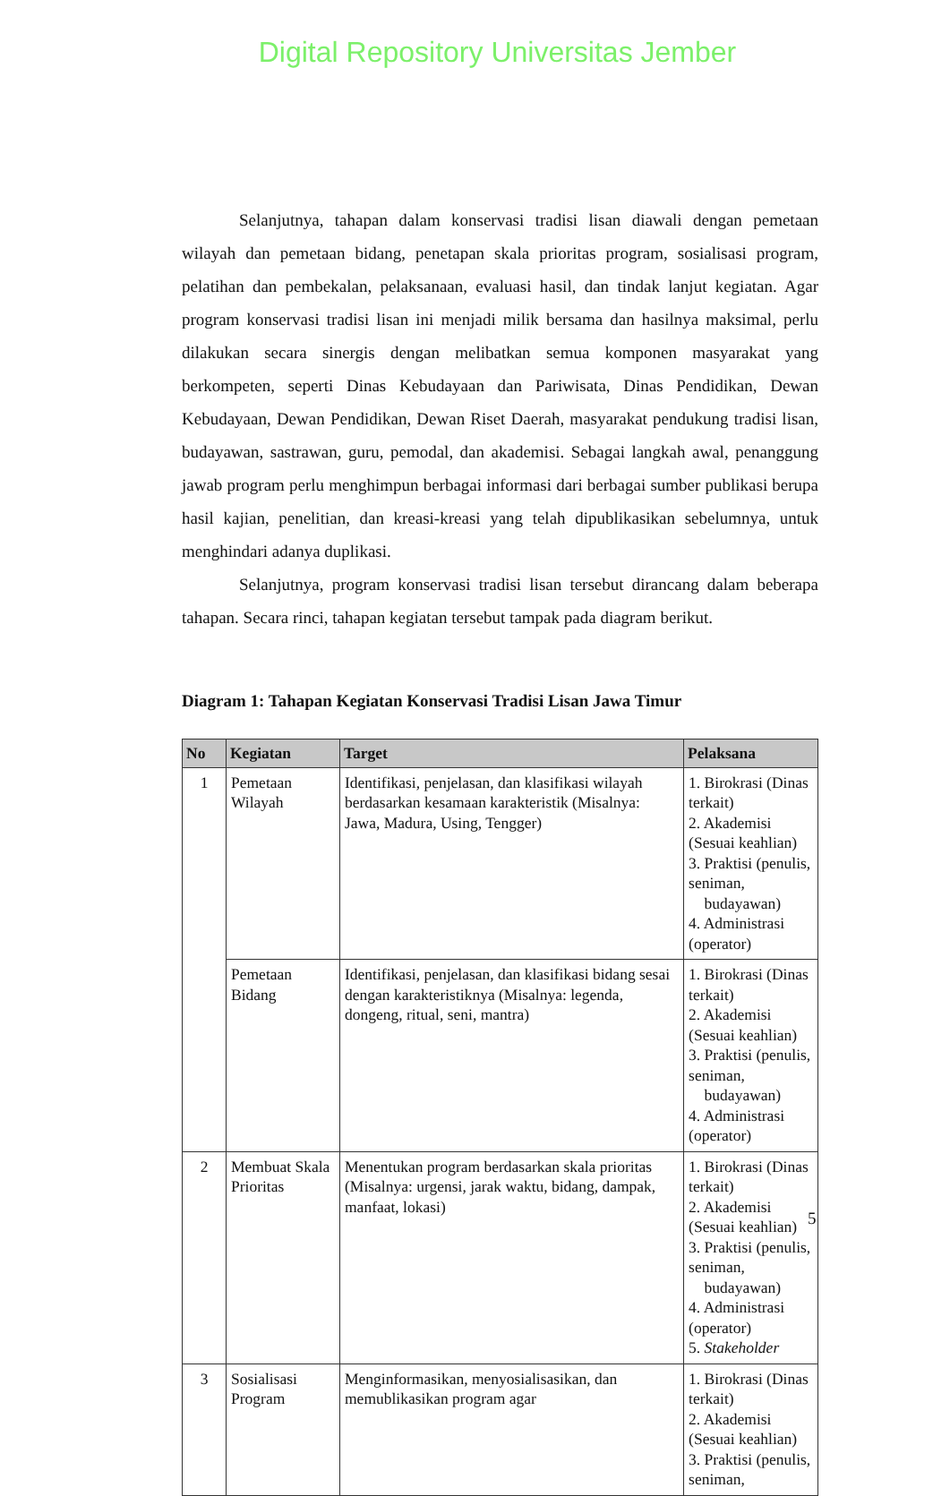Digital Repository Universitas Jember
Selanjutnya, tahapan dalam konservasi tradisi lisan diawali dengan pemetaan wilayah dan pemetaan bidang, penetapan skala prioritas program, sosialisasi program, pelatihan dan pembekalan, pelaksanaan, evaluasi hasil, dan tindak lanjut kegiatan. Agar program konservasi tradisi lisan ini menjadi milik bersama dan hasilnya maksimal, perlu dilakukan secara sinergis dengan melibatkan semua komponen masyarakat yang berkompeten, seperti Dinas Kebudayaan dan Pariwisata, Dinas Pendidikan, Dewan Kebudayaan, Dewan Pendidikan, Dewan Riset Daerah, masyarakat pendukung tradisi lisan, budayawan, sastrawan, guru, pemodal, dan akademisi. Sebagai langkah awal, penanggung jawab program perlu menghimpun berbagai informasi dari berbagai sumber publikasi berupa hasil kajian, penelitian, dan kreasi-kreasi yang telah dipublikasikan sebelumnya, untuk menghindari adanya duplikasi.
Selanjutnya, program konservasi tradisi lisan tersebut dirancang dalam beberapa tahapan. Secara rinci, tahapan kegiatan tersebut tampak pada diagram berikut.
Diagram 1: Tahapan Kegiatan Konservasi Tradisi Lisan Jawa Timur
| No | Kegiatan | Target | Pelaksana |
| --- | --- | --- | --- |
| 1 | Pemetaan Wilayah | Identifikasi, penjelasan, dan klasifikasi wilayah berdasarkan kesamaan karakteristik (Misalnya: Jawa, Madura, Using, Tengger) | 1. Birokrasi (Dinas terkait) 2. Akademisi (Sesuai keahlian) 3. Praktisi (penulis, seniman, budayawan) 4. Administrasi (operator) |
| | Pemetaan Bidang | Identifikasi, penjelasan, dan klasifikasi bidang sesai dengan karakteristiknya (Misalnya: legenda, dongeng, ritual, seni, mantra) | 1. Birokrasi (Dinas terkait) 2. Akademisi (Sesuai keahlian) 3. Praktisi (penulis, seniman, budayawan) 4. Administrasi (operator) |
| 2 | Membuat Skala Prioritas | Menentukan program berdasarkan skala prioritas (Misalnya: urgensi, jarak waktu, bidang, dampak, manfaat, lokasi) | 1. Birokrasi (Dinas terkait) 2. Akademisi (Sesuai keahlian) 3. Praktisi (penulis, seniman, budayawan) 4. Administrasi (operator) 5. Stakeholder |
| 3 | Sosialisasi Program | Menginformasikan, menyosialisasikan, dan memublikasikan program agar | 1. Birokrasi (Dinas terkait) 2. Akademisi (Sesuai keahlian) 3. Praktisi (penulis, seniman, |
5